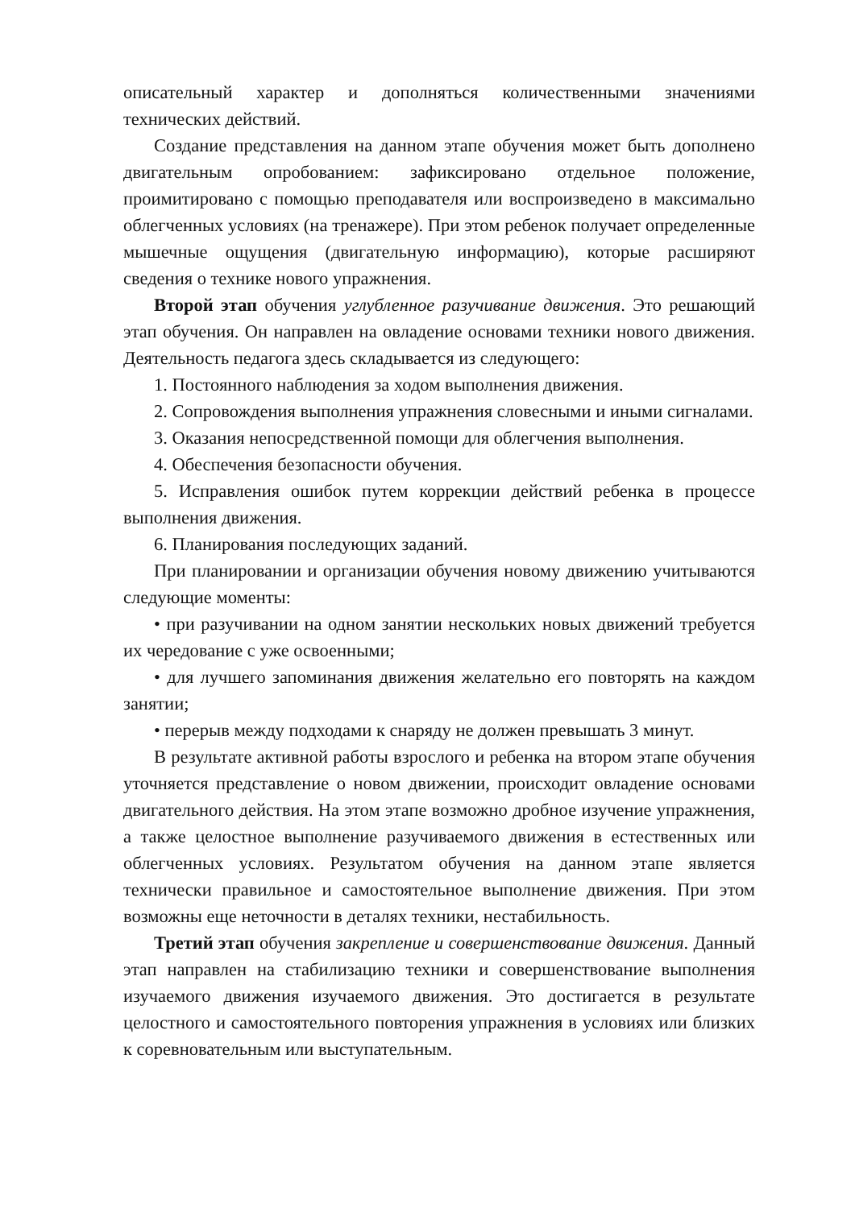описательный характер и дополняться количественными значениями технических действий.
Создание представления на данном этапе обучения может быть дополнено двигательным опробованием: зафиксировано отдельное положение, проимитировано с помощью преподавателя или воспроизведено в максимально облегченных условиях (на тренажере). При этом ребенок получает определенные мышечные ощущения (двигательную информацию), которые расширяют сведения о технике нового упражнения.
Второй этап обучения углубленное разучивание движения. Это решающий этап обучения. Он направлен на овладение основами техники нового движения. Деятельность педагога здесь складывается из следующего:
1. Постоянного наблюдения за ходом выполнения движения.
2. Сопровождения выполнения упражнения словесными и иными сигналами.
3. Оказания непосредственной помощи для облегчения выполнения.
4. Обеспечения безопасности обучения.
5. Исправления ошибок путем коррекции действий ребенка в процессе выполнения движения.
6. Планирования последующих заданий.
При планировании и организации обучения новому движению учитываются следующие моменты:
• при разучивании на одном занятии нескольких новых движений требуется их чередование с уже освоенными;
• для лучшего запоминания движения желательно его повторять на каждом занятии;
• перерыв между подходами к снаряду не должен превышать 3 минут.
В результате активной работы взрослого и ребенка на втором этапе обучения уточняется представление о новом движении, происходит овладение основами двигательного действия. На этом этапе возможно дробное изучение упражнения, а также целостное выполнение разучиваемого движения в естественных или облегченных условиях. Результатом обучения на данном этапе является технически правильное и самостоятельное выполнение движения. При этом возможны еще неточности в деталях техники, нестабильность.
Третий этап обучения закрепление и совершенствование движения. Данный этап направлен на стабилизацию техники и совершенствование выполнения изучаемого движения изучаемого движения. Это достигается в результате целостного и самостоятельного повторения упражнения в условиях или близких к соревновательным или выступательным.